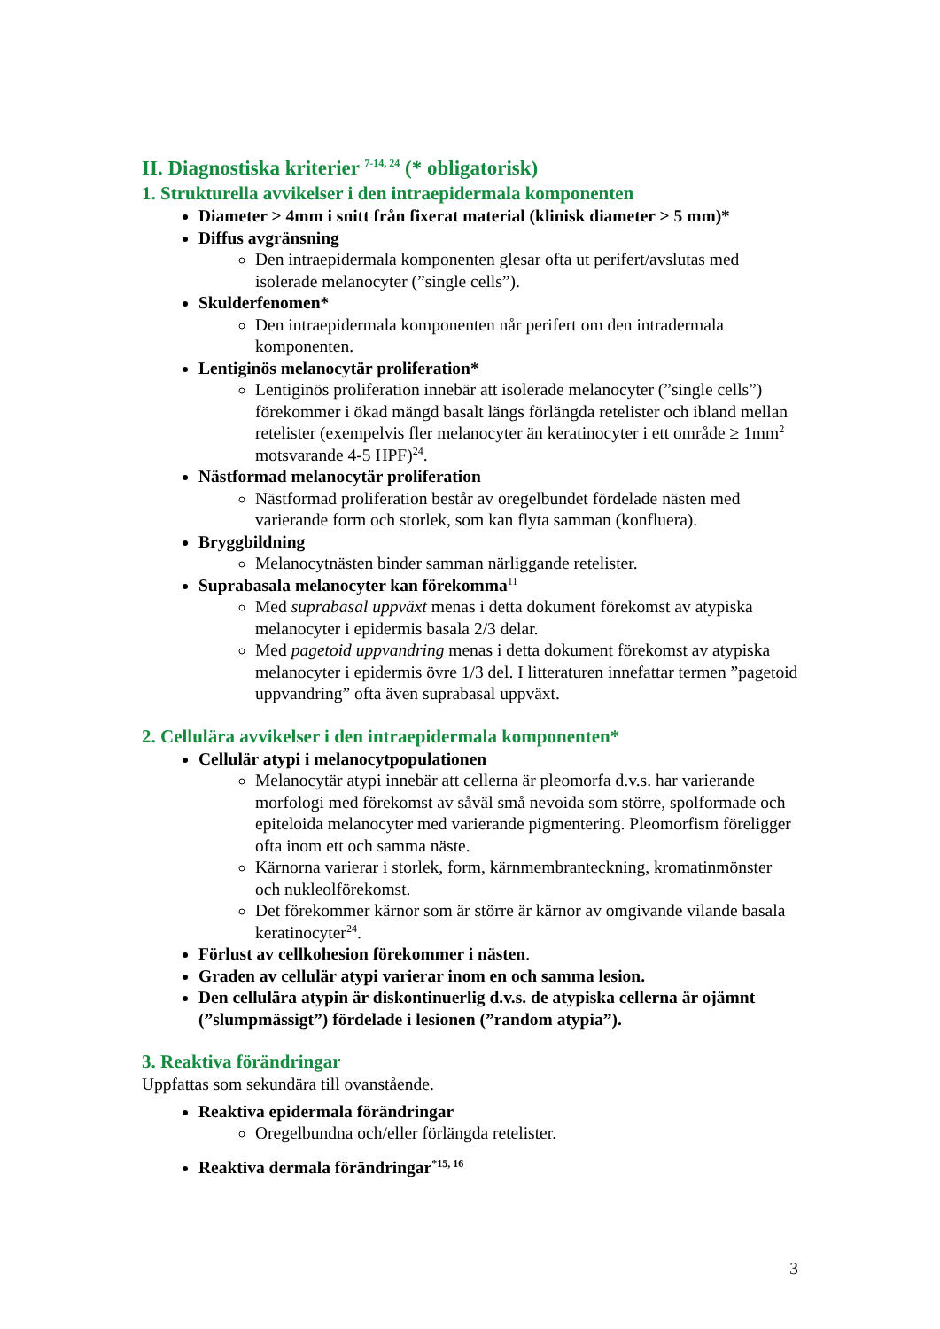II. Diagnostiska kriterier <sup>7-14, 24</sup> (* obligatorisk)
1. Strukturella avvikelser i den intraepidermala komponenten
Diameter > 4mm i snitt från fixerat material (klinisk diameter > 5 mm)*
Diffus avgränsning
Den intraepidermala komponenten glesar ofta ut perifert/avslutas med isolerade melanocyter (”single cells”).
Skulderfenomen*
Den intraepidermala komponenten når perifert om den intradermala komponenten.
Lentiginös melanocytär proliferation*
Lentiginös proliferation innebär att isolerade melanocyter (”single cells”) förekommer i ökad mängd basalt längs förlängda retelister och ibland mellan retelister (exempelvis fler melanocyter än keratinocyter i ett område ≥ 1mm<sup>2</sup> motsvarande 4-5 HPF)<sup>24</sup>.
Nästformad melanocytär proliferation
Nästformad proliferation består av oregelbundet fördelade nästen med varierande form och storlek, som kan flyta samman (konfluera).
Bryggbildning
Melanocytnästen binder samman närliggande retelister.
Suprabasala melanocyter kan förekomma<sup>11</sup>
Med suprabasal uppväxt menas i detta dokument förekomst av atypiska melanocyter i epidermis basala 2/3 delar.
Med pagetoid uppvandring menas i detta dokument förekomst av atypiska melanocyter i epidermis övre 1/3 del. I litteraturen innefattar termen ”pagetoid uppvandring” ofta även suprabasal uppväxt.
2. Cellulära avvikelser i den intraepidermala komponenten*
Cellulär atypi i melanocytpopulationen
Melanocytär atypi innebär att cellerna är pleomorfa d.v.s. har varierande morfologi med förekomst av såväl små nevoida som större, spolformade och epiteloida melanocyter med varierande pigmentering. Pleomorfism föreligger ofta inom ett och samma näste.
Kärnorna varierar i storlek, form, kärnmembranteckning, kromatinmönster och nukleolförekomst.
Det förekommer kärnor som är större är kärnor av omgivande vilande basala keratinocyter<sup>24</sup>.
Förlust av cellkohesion förekommer i nästen.
Graden av cellulär atypi varierar inom en och samma lesion.
Den cellulära atypin är diskontinuerlig d.v.s. de atypiska cellerna är ojämnt (”slumpmässigt”) fördelade i lesionen (”random atypia”).
3. Reaktiva förändringar
Uppfattas som sekundära till ovanstående.
Reaktiva epidermala förändringar
Oregelbundna och/eller förlängda retelister.
Reaktiva dermala förändringar<sup>*15, 16</sup>
3